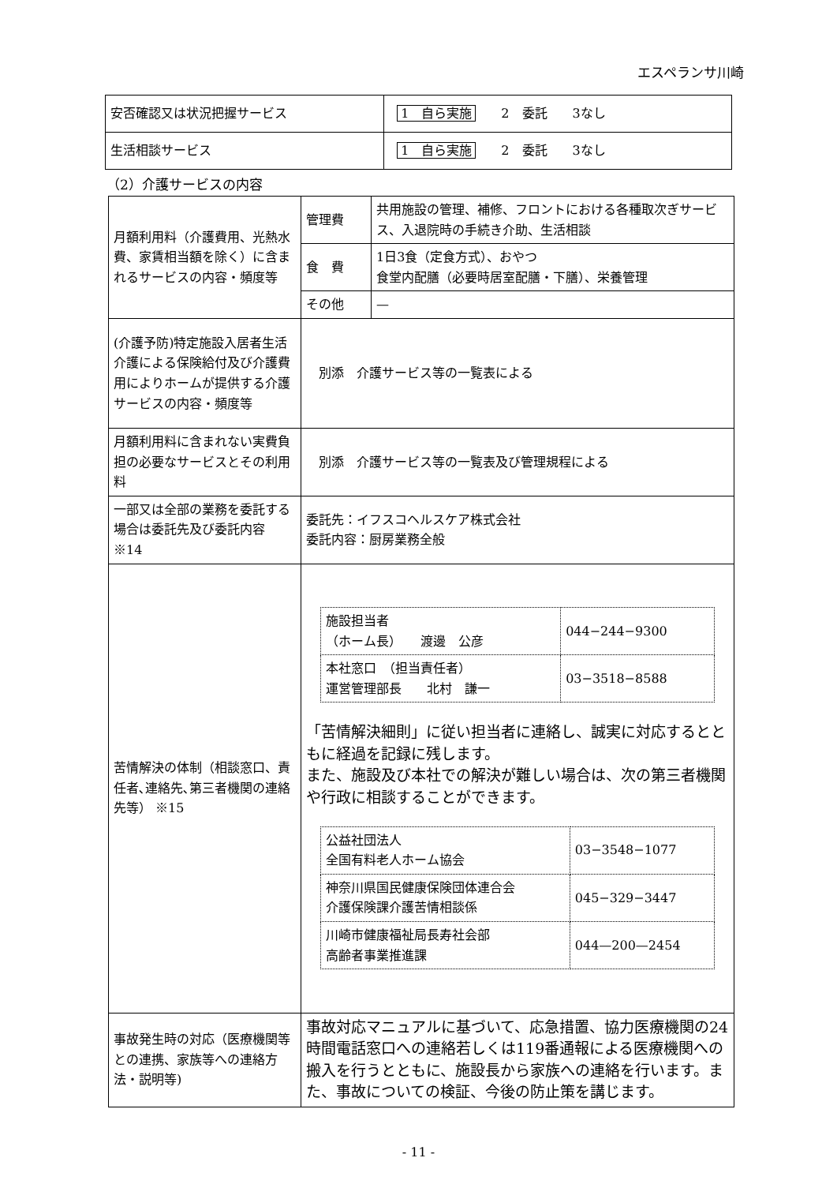エスペランサ川崎
| 安否確認又は状況把握サービス | 1 自ら実施 2 委託 3なし |
| 生活相談サービス | 1 自ら実施 2 委託 3なし |
（2）介護サービスの内容
| 月額利用料（介護費用、光熱水費、家賃相当額を除く）に含まれるサービスの内容・頻度等 | 管理費 | 共用施設の管理、補修、フロントにおける各種取次ぎサービス、入退院時の手続き介助、生活相談 |
| | 食 費 | 1日3食（定食方式）、おやつ 食堂内配膳（必要時居室配膳・下膳）、栄養管理 |
| | その他 | — |
| (介護予防)特定施設入居者生活介護による保険給付及び介護費用によりホームが提供する介護サービスの内容・頻度等 | 別添 介護サービス等の一覧表による | |
| 月額利用料に含まれない実費負担の必要なサービスとその利用料 | 別添 介護サービス等の一覧表及び管理規程による | |
| 一部又は全部の業務を委託する場合は委託先及び委託内容 ※14 | 委託先：イフスコヘルスケア株式会社 委託内容：厨房業務全般 | |
| 苦情解決の体制（相談窓口、責任者､連絡先､第三者機関の連絡先等） ※15 | / 施設担当者 （ホーム長） 渡邊 公彦 / 044−244−9300 / / 本社窓口 （担当責任者） 運営管理部長 北村 謙一 / 03−3518−8588 / 「苦情解決細則」に従い担当者に連絡し、誠実に対応するとともに経過を記録に残します。 また、施設及び本社での解決が難しい場合は、次の第三者機関や行政に相談することができます。 / 公益社団法人 全国有料老人ホーム協会 / 03−3548−1077 / / 神奈川県国民健康保険団体連合会 介護保険課介護苦情相談係 / 045−329−3447 / / 川崎市健康福祉局長寿社会部 高齢者事業推進課 / 044—200—2454 / | |
| 事故発生時の対応（医療機関等との連携、家族等への連絡方法・説明等) | 事故対応マニュアルに基づいて、応急措置、協力医療機関の24時間電話窓口への連絡若しくは119番通報による医療機関への搬入を行うとともに、施設長から家族への連絡を行います。また、事故についての検証、今後の防止策を講じます。 | |
- 11 -